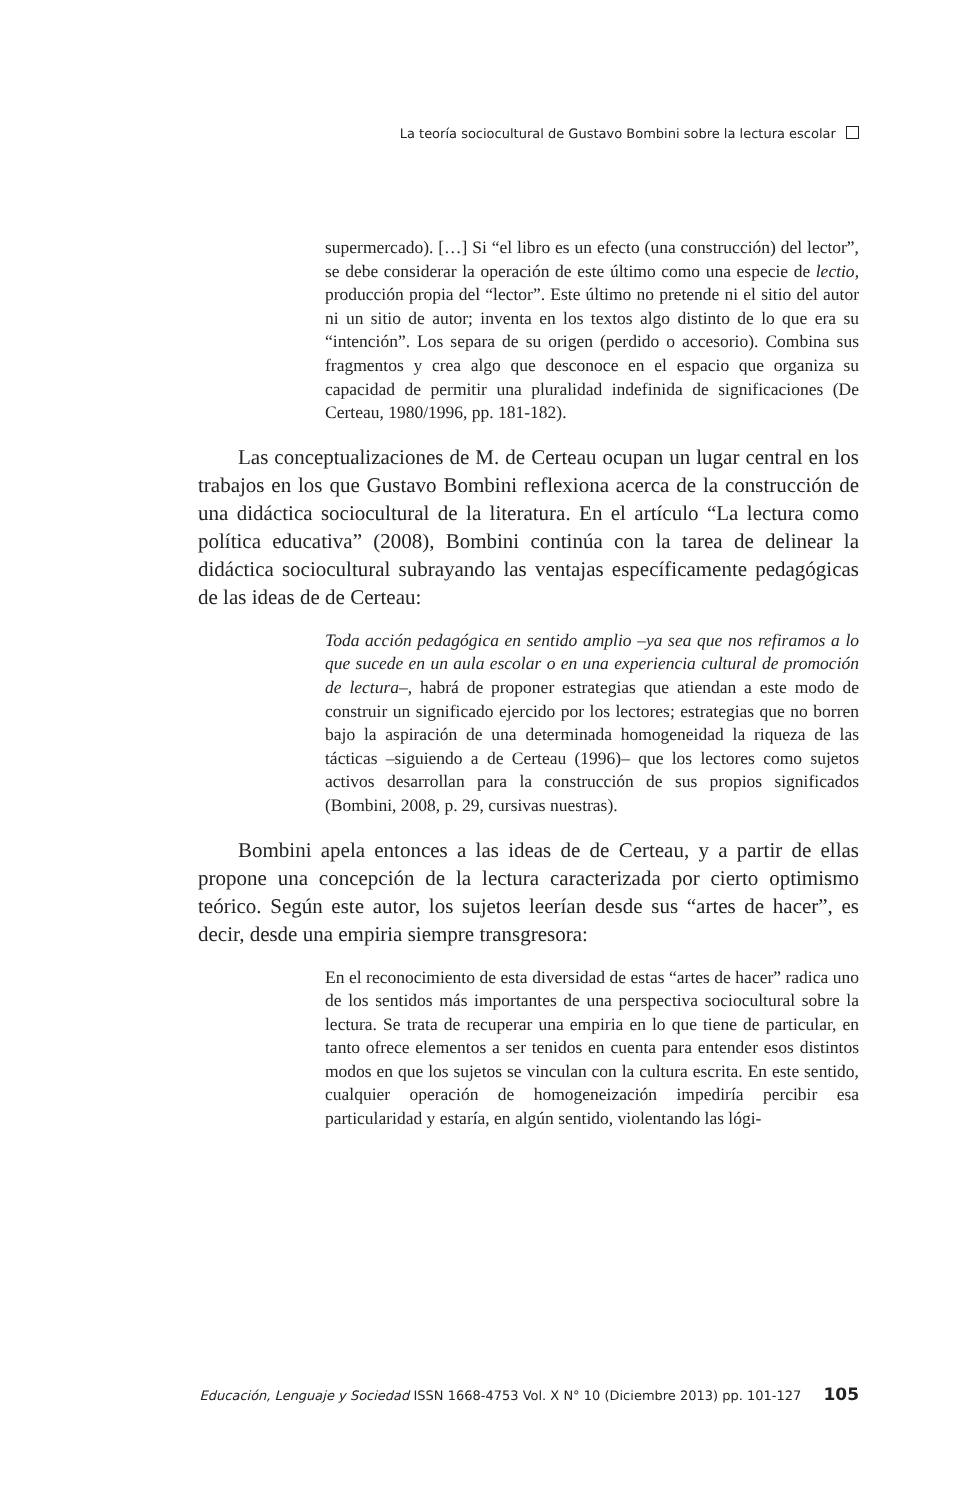La teoría sociocultural de Gustavo Bombini sobre la lectura escolar
supermercado). […] Si “el libro es un efecto (una construcción) del lector”, se debe considerar la operación de este último como una especie de lectio, producción propia del “lector”. Este último no pretende ni el sitio del autor ni un sitio de autor; inventa en los textos algo distinto de lo que era su “intención”. Los separa de su origen (perdido o accesorio). Combina sus fragmentos y crea algo que desconoce en el espacio que organiza su capacidad de permitir una pluralidad indefinida de significaciones (De Certeau, 1980/1996, pp. 181-182).
Las conceptualizaciones de M. de Certeau ocupan un lugar central en los trabajos en los que Gustavo Bombini reflexiona acerca de la construcción de una didáctica sociocultural de la literatura. En el artículo “La lectura como política educativa” (2008), Bombini continúa con la tarea de delinear la didáctica sociocultural subrayando las ventajas específicamente pedagógicas de las ideas de de Certeau:
Toda acción pedagógica en sentido amplio –ya sea que nos refiramos a lo que sucede en un aula escolar o en una experiencia cultural de promoción de lectura–, habrá de proponer estrategias que atiendan a este modo de construir un significado ejercido por los lectores; estrategias que no borren bajo la aspiración de una determinada homogeneidad la riqueza de las tácticas –siguiendo a de Certeau (1996)– que los lectores como sujetos activos desarrollan para la construcción de sus propios significados (Bombini, 2008, p. 29, cursivas nuestras).
Bombini apela entonces a las ideas de de Certeau, y a partir de ellas propone una concepción de la lectura caracterizada por cierto optimismo teórico. Según este autor, los sujetos leerían desde sus “artes de hacer”, es decir, desde una empiria siempre transgresora:
En el reconocimiento de esta diversidad de estas “artes de hacer” radica uno de los sentidos más importantes de una perspectiva sociocultural sobre la lectura. Se trata de recuperar una empiria en lo que tiene de particular, en tanto ofrece elementos a ser tenidos en cuenta para entender esos distintos modos en que los sujetos se vinculan con la cultura escrita. En este sentido, cualquier operación de homogeneización impediría percibir esa particularidad y estaría, en algún sentido, violentando las lógi-
Educación, Lenguaje y Sociedad ISSN 1668-4753 Vol. X N° 10 (Diciembre 2013) pp. 101-127 105